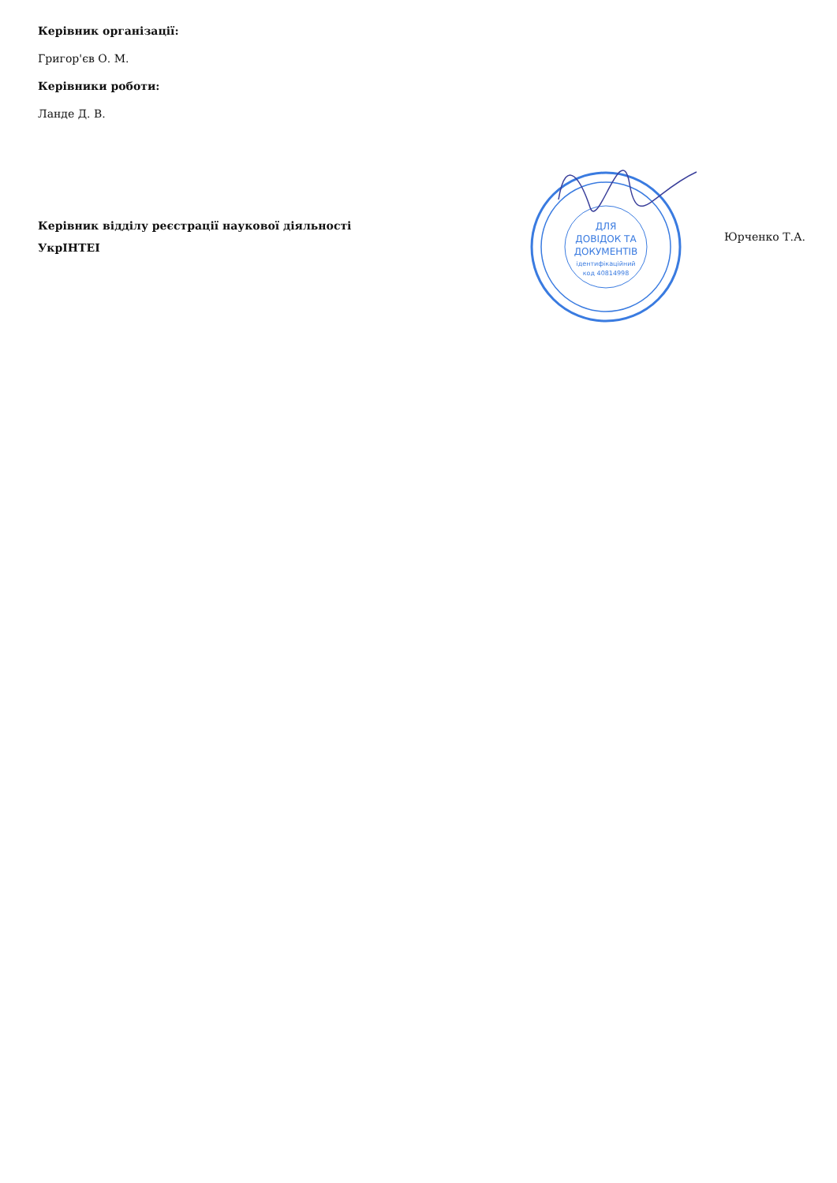Керівник організації:
Григор'єв О. М.
Керівники роботи:
Ланде Д. В.
Керівник відділу реєстрації наукової діяльності
УкрІНТЕІ
ДЛЯ
ДОВІДОК ТА
ДОКУМЕНТІВ
ідентифікаційний
код 40814998
Юрченко Т.А.